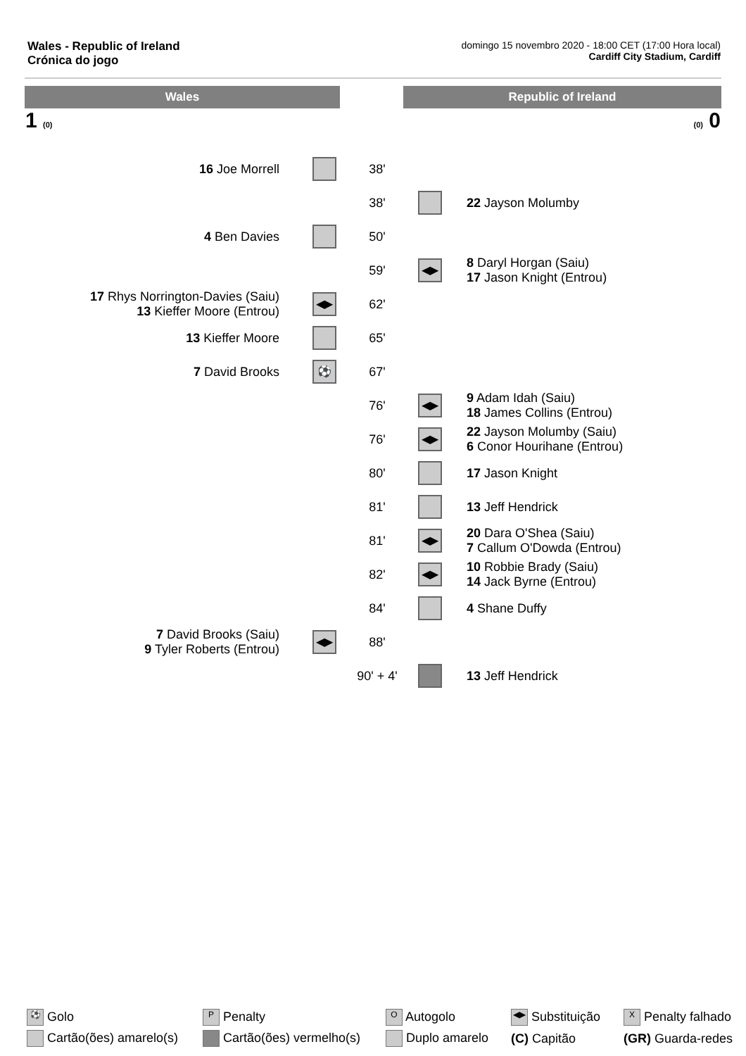Wales - Republic of Ireland
Crónica do jogo
domingo 15 novembro 2020 - 18:00 CET (17:00 Hora local)
Cardiff City Stadium, Cardiff
Wales Republic of Ireland
1 (0) (0) 0
| 16 Joe Morrell | | 38' | | |
| | | 38' | | 22 Jayson Molumby |
| 4 Ben Davies | | 50' | | |
| | | 59' | ◀▶ | 8 Daryl Horgan (Saiu) 17 Jason Knight (Entrou) |
| 17 Rhys Norrington-Davies (Saiu) 13 Kieffer Moore (Entrou) | ◀▶ | 62' | | |
| 13 Kieffer Moore | | 65' | | |
| 7 David Brooks | ⚽ | 67' | | |
| | | 76' | ◀▶ | 9 Adam Idah (Saiu) 18 James Collins (Entrou) |
| | | 76' | ◀▶ | 22 Jayson Molumby (Saiu) 6 Conor Hourihane (Entrou) |
| | | 80' | | 17 Jason Knight |
| | | 81' | | 13 Jeff Hendrick |
| | | 81' | ◀▶ | 20 Dara O'Shea (Saiu) 7 Callum O'Dowda (Entrou) |
| | | 82' | ◀▶ | 10 Robbie Brady (Saiu) 14 Jack Byrne (Entrou) |
| | | 84' | | 4 Shane Duffy |
| 7 David Brooks (Saiu) 9 Tyler Roberts (Entrou) | ◀▶ | 88' | | |
| | | 90' + 4' | | 13 Jeff Hendrick |
| ⚽ Golo | P Penalty | O Autogolo | ◀▶ Substituição | X Penalty falhado |
| Cartão(ões) amarelo(s) | Cartão(ões) vermelho(s) | Duplo amarelo | (C) Capitão | (GR) Guarda-redes |